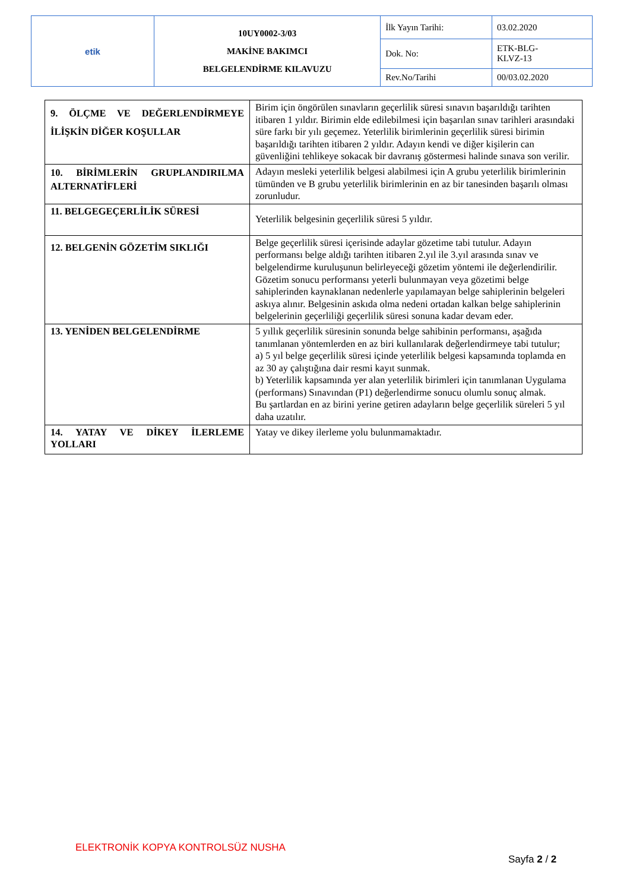| etik | 10UY0002-3/03 MAKİNE BAKIMCI BELGELENDİRME KILAVUZU | İlk Yayın Tarihi: | 03.02.2020 |
| | | Dok. No: | ETK-BLG- KLVZ-13 |
| | | Rev.No/Tarihi | 00/03.02.2020 |
| 9. ÖLÇME VE DEĞERLENDİRMEYE İLİŞKİN DİĞER KOŞULLAR | Birim için öngörülen sınavların geçerlilik süresi sınavın başarıldığı tarihten itibaren 1 yıldır. Birimin elde edilebilmesi için başarılan sınav tarihleri arasındaki süre farkı bir yılı geçemez. Yeterlilik birimlerinin geçerlilik süresi birimin başarıldığı tarihten itibaren 2 yıldır. Adayın kendi ve diğer kişilerin can güvenliğini tehlikeye sokacak bir davranış göstermesi halinde sınava son verilir. |
| 10. BİRİMLERİN GRUPLANDIRILMA ALTERNATİFLERİ | Adayın mesleki yeterlilik belgesi alabilmesi için A grubu yeterlilik birimlerinin tümünden ve B grubu yeterlilik birimlerinin en az bir tanesinden başarılı olması zorunludur. |
| 11. BELGEGEÇERLİLİK SÜRESİ | Yeterlilik belgesinin geçerlilik süresi 5 yıldır. |
| 12. BELGENİN GÖZETİM SIKLIĞI | Belge geçerlilik süresi içerisinde adaylar gözetime tabi tutulur. Adayın performansı belge aldığı tarihten itibaren 2.yıl ile 3.yıl arasında sınav ve belgelendirme kuruluşunun belirleyeceği gözetim yöntemi ile değerlendirilir. Gözetim sonucu performansı yeterli bulunmayan veya gözetimi belge sahiplerinden kaynaklanan nedenlerle yapılamayan belge sahiplerinin belgeleri askıya alınır. Belgesinin askıda olma nedeni ortadan kalkan belge sahiplerinin belgelerinin geçerliliği geçerlilik süresi sonuna kadar devam eder. |
| 13. YENİDEN BELGELENDİRME | 5 yıllık geçerlilik süresinin sonunda belge sahibinin performansı, aşağıda tanımlanan yöntemlerden en az biri kullanılarak değerlendirmeye tabi tutulur; a) 5 yıl belge geçerlilik süresi içinde yeterlilik belgesi kapsamında toplamda en az 30 ay çalıştığına dair resmi kayıt sunmak. b) Yeterlilik kapsamında yer alan yeterlilik birimleri için tanımlanan Uygulama (performans) Sınavından (P1) değerlendirme sonucu olumlu sonuç almak. Bu şartlardan en az birini yerine getiren adayların belge geçerlilik süreleri 5 yıl daha uzatılır. |
| 14. YATAY VE DİKEY İLERLEME YOLLARI | Yatay ve dikey ilerleme yolu bulunmamaktadır. |
ELEKTRONİK KOPYA KONTROLSÜZ NUSHA
Sayfa 2 / 2